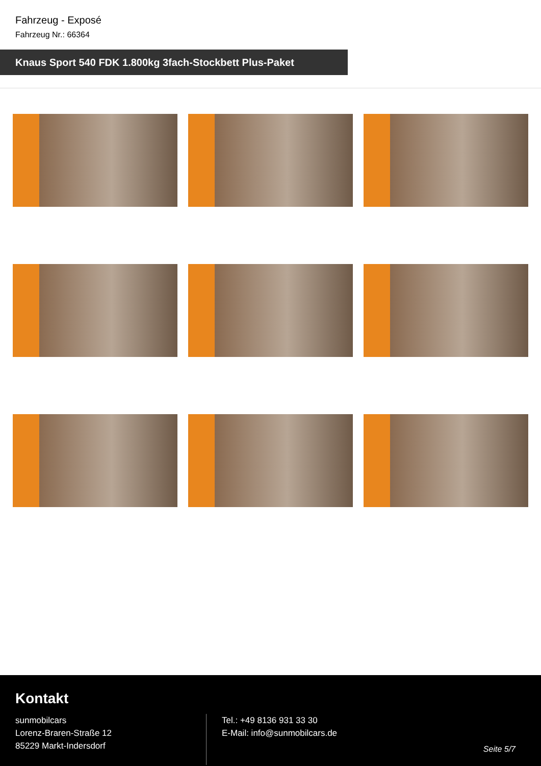Fahrzeug - Exposé
Fahrzeug Nr.: 66364
Knaus Sport 540 FDK 1.800kg 3fach-Stockbett Plus-Paket
Kontakt
sunmobilcars
Lorenz-Braren-Straße 12
85229 Markt-Indersdorf
Tel.: +49 8136 931 33 30
E-Mail: info@sunmobilcars.de
Seite 5/7